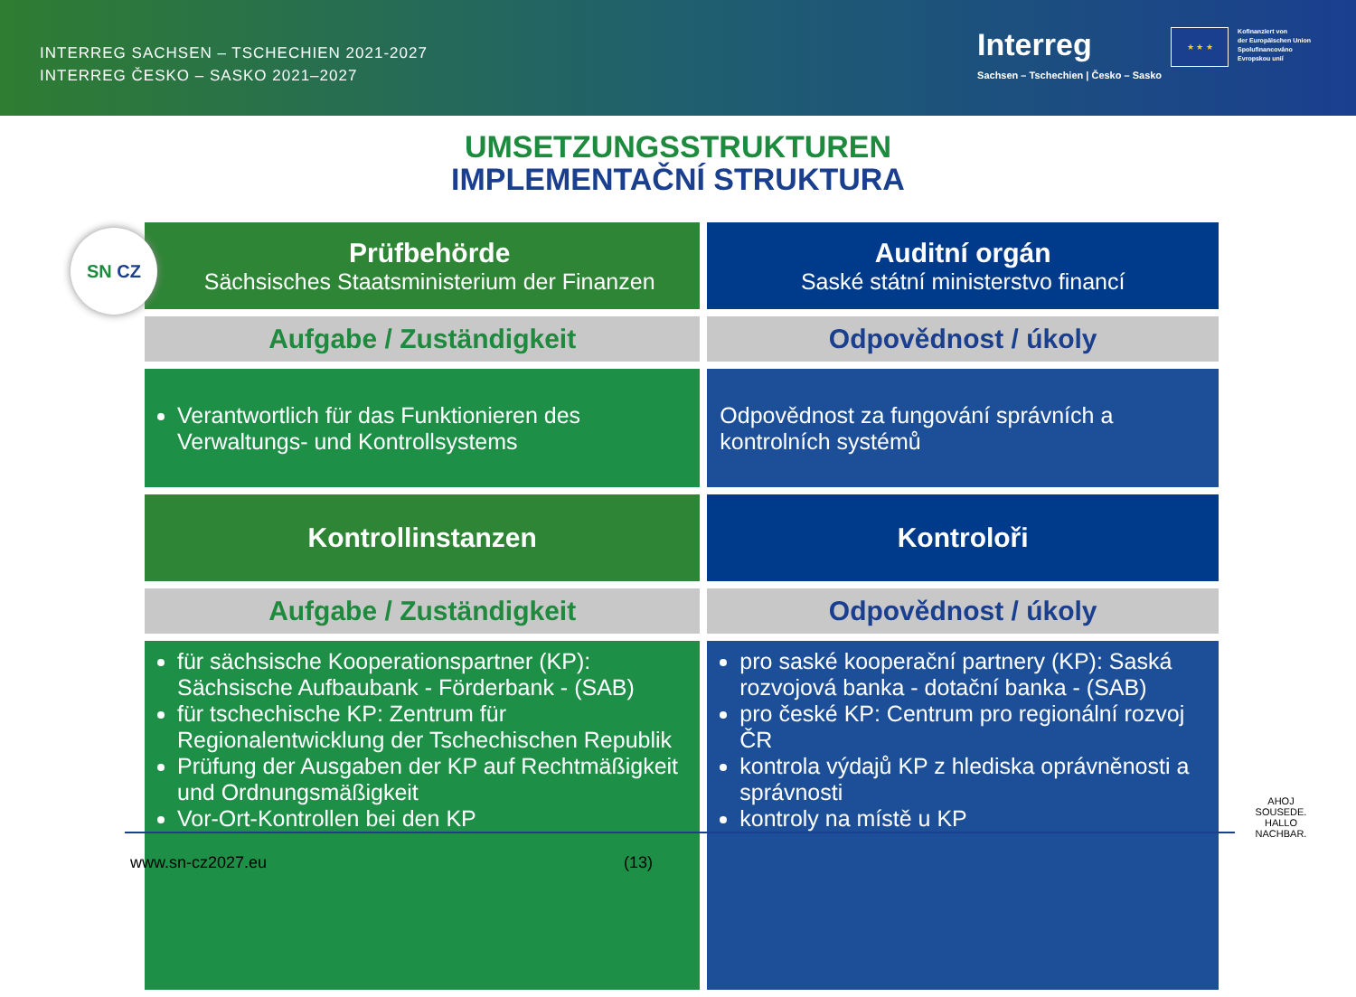INTERREG SACHSEN – TSCHECHIEN 2021-2027
INTERREG ČESKO – SASKO 2021–2027
Interreg
Sachsen – Tschechien | Česko – Sasko
★ ★ ★
Kofinanziert von
der Europäischen Union
Spolufinancováno
Evropskou unií
UMSETZUNGSSTRUKTUREN
IMPLEMENTAČNÍ STRUKTURA
SN CZ
| Prüfbehörde Sächsisches Staatsministerium der Finanzen | Auditní orgán Saské státní ministerstvo financí |
| Aufgabe / Zuständigkeit | Odpovědnost / úkoly |
| Verantwortlich für das Funktionieren des Verwaltungs- und Kontrollsystems | Odpovědnost za fungování správních a kontrolních systémů |
| Kontrollinstanzen | Kontroloři |
| Aufgabe / Zuständigkeit | Odpovědnost / úkoly |
| für sächsische Kooperationspartner (KP): Sächsische Aufbaubank - Förderbank - (SAB) für tschechische KP: Zentrum für Regionalentwicklung der Tschechischen Republik Prüfung der Ausgaben der KP auf Rechtmäßigkeit und Ordnungsmäßigkeit Vor-Ort-Kontrollen bei den KP | pro saské kooperační partnery (KP): Saská rozvojová banka - dotační banka - (SAB) pro české KP: Centrum pro regionální rozvoj ČR kontrola výdajů KP z hlediska oprávněnosti a správnosti kontroly na místě u KP |
www.sn-cz2027.eu (13)
AHOJ SOUSEDE. HALLO NACHBAR.